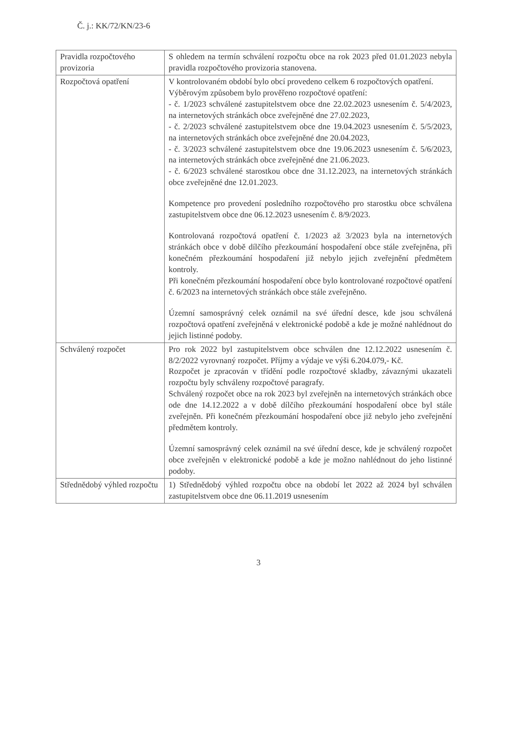Č. j.: KK/72/KN/23-6
| Pravidla rozpočtového provizoria | S ohledem na termín schválení rozpočtu obce na rok 2023 před 01.01.2023 nebyla pravidla rozpočtového provizoria stanovena. |
| Rozpočtová opatření | V kontrolovaném období bylo obcí provedeno celkem 6 rozpočtových opatření. Výběrovým způsobem bylo prověřeno rozpočtové opatření: - č. 1/2023 schválené zastupitelstvem obce dne 22.02.2023 usnesením č. 5/4/2023, na internetových stránkách obce zveřejněné dne 27.02.2023, - č. 2/2023 schválené zastupitelstvem obce dne 19.04.2023 usnesením č. 5/5/2023, na internetových stránkách obce zveřejněné dne 20.04.2023, - č. 3/2023 schválené zastupitelstvem obce dne 19.06.2023 usnesením č. 5/6/2023, na internetových stránkách obce zveřejněné dne 21.06.2023. - č. 6/2023 schválené starostkou obce dne 31.12.2023, na internetových stránkách obce zveřejněné dne 12.01.2023. Kompetence pro provedení posledního rozpočtového pro starostku obce schválena zastupitelstvem obce dne 06.12.2023 usnesením č. 8/9/2023. Kontrolovaná rozpočtová opatření č. 1/2023 až 3/2023 byla na internetových stránkách obce v době dílčího přezkoumání hospodaření obce stále zveřejněna, při konečném přezkoumání hospodaření již nebylo jejich zveřejnění předmětem kontroly. Při konečném přezkoumání hospodaření obce bylo kontrolované rozpočtové opatření č. 6/2023 na internetových stránkách obce stále zveřejněno. Územní samosprávný celek oznámil na své úřední desce, kde jsou schválená rozpočtová opatření zveřejněná v elektronické podobě a kde je možné nahlédnout do jejich listinné podoby. |
| Schválený rozpočet | Pro rok 2022 byl zastupitelstvem obce schválen dne 12.12.2022 usnesením č. 8/2/2022 vyrovnaný rozpočet. Příjmy a výdaje ve výši 6.204.079,- Kč. Rozpočet je zpracován v třídění podle rozpočtové skladby, závaznými ukazateli rozpočtu byly schváleny rozpočtové paragrafy. Schválený rozpočet obce na rok 2023 byl zveřejněn na internetových stránkách obce ode dne 14.12.2022 a v době dílčího přezkoumání hospodaření obce byl stále zveřejněn. Při konečném přezkoumání hospodaření obce již nebylo jeho zveřejnění předmětem kontroly. Územní samosprávný celek oznámil na své úřední desce, kde je schválený rozpočet obce zveřejněn v elektronické podobě a kde je možno nahlédnout do jeho listinné podoby. |
| Střednědobý výhled rozpočtu | 1) Střednědobý výhled rozpočtu obce na období let 2022 až 2024 byl schválen zastupitelstvem obce dne 06.11.2019 usnesením |
3